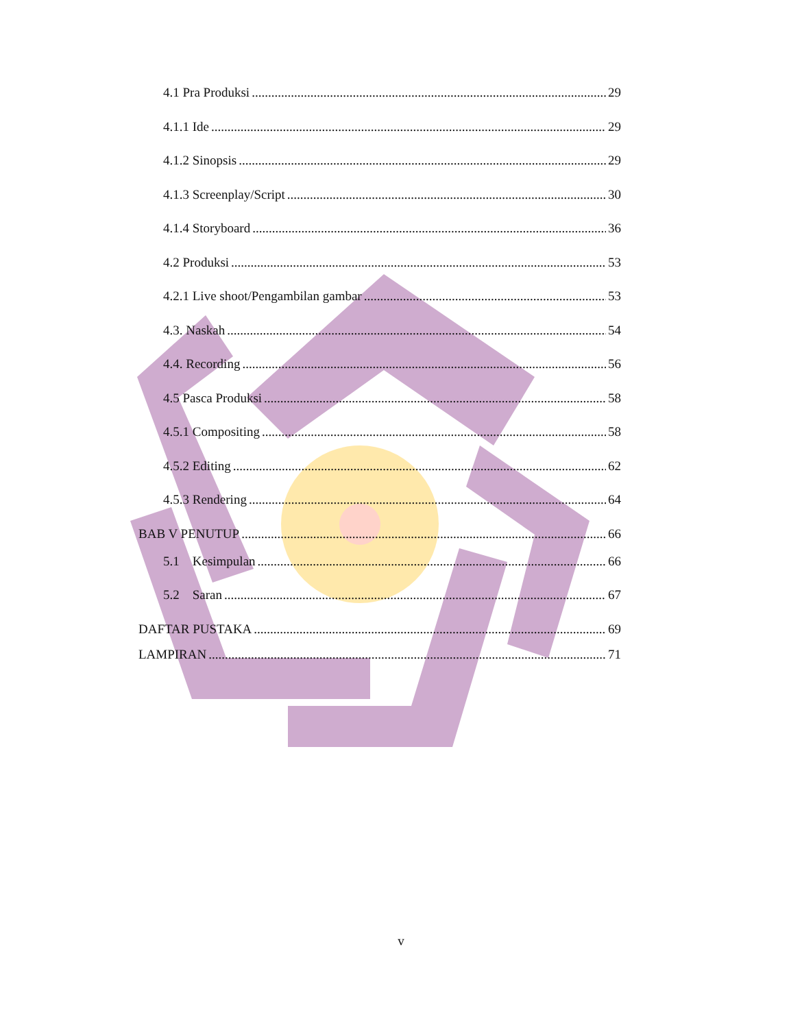4.1 Pra Produksi 29
4.1.1 Ide 29
4.1.2 Sinopsis 29
4.1.3 Screenplay/Script 30
4.1.4 Storyboard 36
4.2 Produksi 53
4.2.1 Live shoot/Pengambilan gambar 53
4.3. Naskah 54
4.4. Recording 56
4.5 Pasca Produksi 58
4.5.1 Compositing 58
4.5.2 Editing 62
4.5.3 Rendering 64
BAB V PENUTUP 66
5.1 Kesimpulan 66
5.2 Saran 67
DAFTAR PUSTAKA 69
LAMPIRAN 71
v